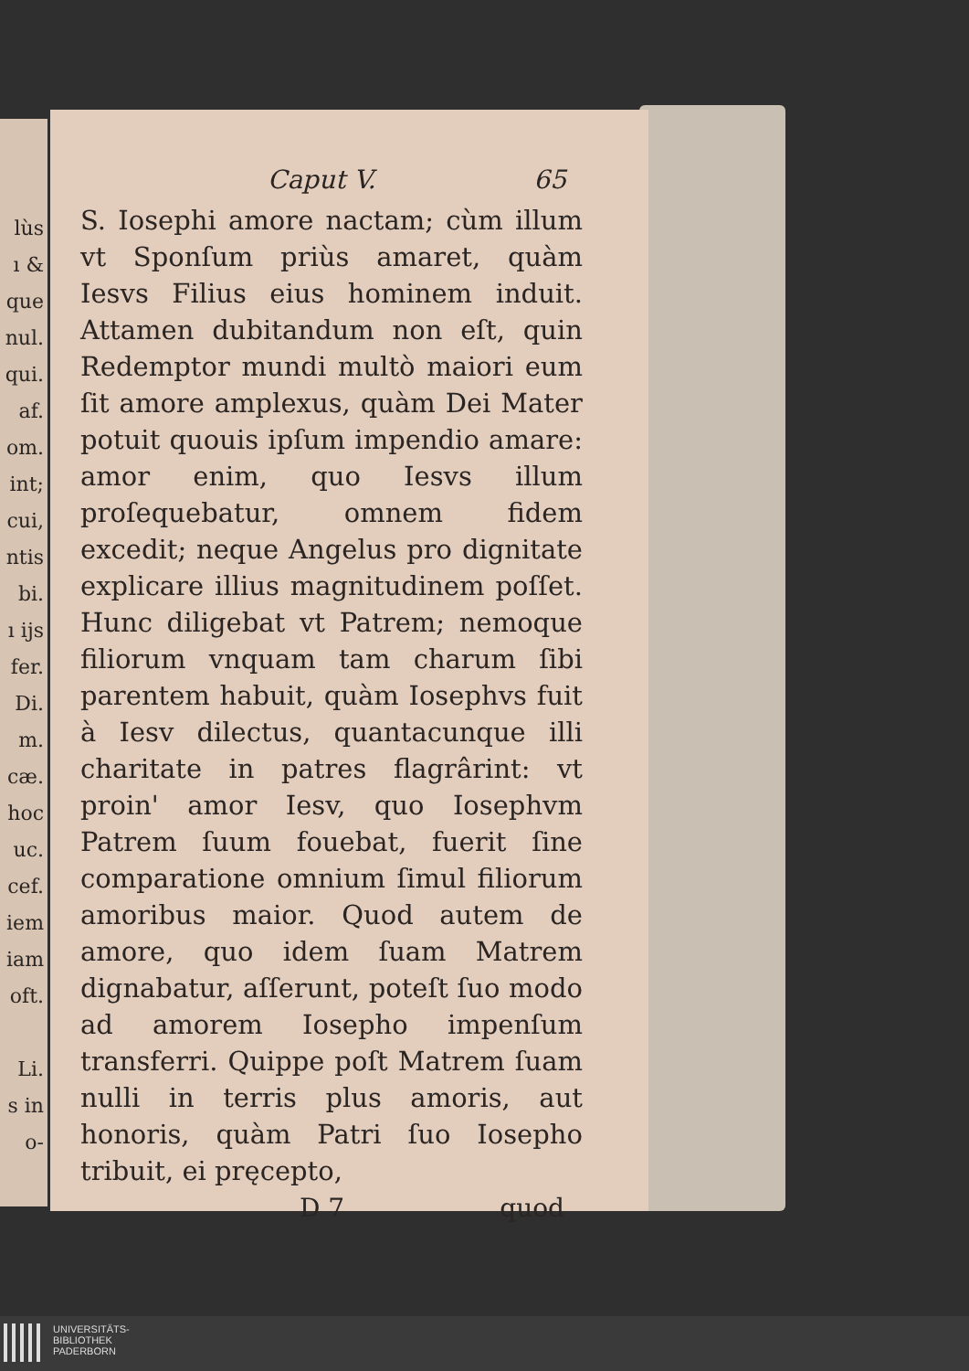lùs
ı &
que
nul.
qui.
af.
om.
int;
cui,
ntis
bi.
ı ijs
fer.
Di.
m.
cæ.
hoc
uc.
cef.
iem
iam
oft.
Li.
s in
o-
Caput V. 65
S. Iosephi amore nactam; cùm illum vt Sponſum priùs amaret, quàm Iesvs Filius eius hominem induit. Attamen dubitandum non eſt, quin Redemptor mundi multò maiori eum ſit amore amplexus, quàm Dei Mater potuit quouis ipſum impendio amare: amor enim, quo Iesvs illum proſequebatur, omnem fidem excedit; neque Angelus pro dignitate explicare illius magnitudinem poſſet. Hunc diligebat vt Patrem; nemoque filiorum vnquam tam charum ſibi parentem habuit, quàm Iosephvs fuit à Iesv dilectus, quantacunque illi charitate in patres flagrârint: vt proin' amor Iesv, quo Iosephvm Patrem ſuum fouebat, fuerit ſine comparatione omnium ſimul filiorum amoribus maior. Quod autem de amore, quo idem ſuam Matrem dignabatur, aſſerunt, poteſt ſuo modo ad amorem Iosepho impenſum transferri. Quippe poſt Matrem ſuam nulli in terris plus amoris, aut honoris, quàm Patri ſuo Iosepho tribuit, ei pręcepto,
D 7 quod
UNIVERSITÄTS-
BIBLIOTHEK
PADERBORN